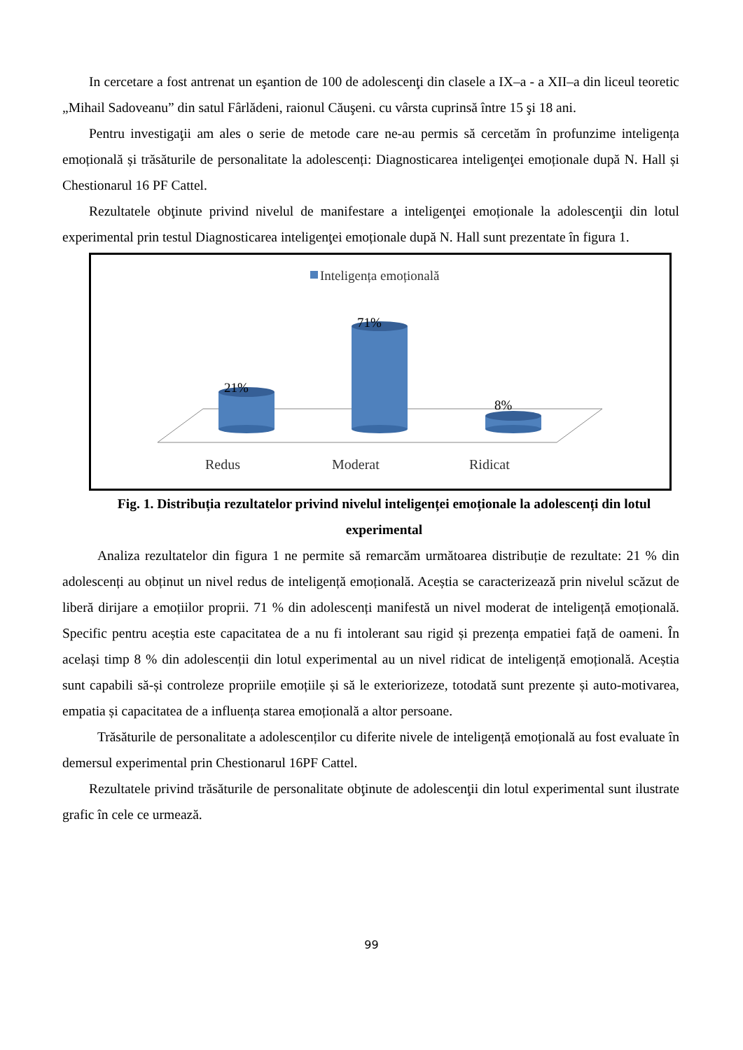In cercetare a fost antrenat un eşantion de 100 de adolescenţi din clasele a IX–a - a XII–a din liceul teoretic „Mihail Sadoveanu” din satul Fârlădeni, raionul Căuşeni. cu vârsta cuprinsă între 15 şi 18 ani.
Pentru investigaţii am ales o serie de metode care ne-au permis să cercetăm în profunzime inteligența emoțională și trăsăturile de personalitate la adolescenți: Diagnosticarea inteligenţei emoționale după N. Hall și Chestionarul 16 PF Cattel.
Rezultatele obţinute privind nivelul de manifestare a inteligenţei emoționale la adolescenţii din lotul experimental prin testul Diagnosticarea inteligenţei emoționale după N. Hall sunt prezentate în figura 1.
Inteligența emoțională
21%
71%
8%
Redus
Moderat
Ridicat
Fig. 1. Distribuția rezultatelor privind nivelul inteligenței emoționale la adolescenți din lotul experimental
Analiza rezultatelor din figura 1 ne permite să remarcăm următoarea distribuție de rezultate: 21 % din adolescenți au obținut un nivel redus de inteligență emoțională. Aceștia se caracterizează prin nivelul scăzut de liberă dirijare a emoțiilor proprii. 71 % din adolescenți manifestă un nivel moderat de inteligență emoțională. Specific pentru aceștia este capacitatea de a nu fi intolerant sau rigid și prezența empatiei față de oameni. În același timp 8 % din adolescenții din lotul experimental au un nivel ridicat de inteligență emoțională. Aceștia sunt capabili să-și controleze propriile emoțiile și să le exteriorizeze, totodată sunt prezente și auto-motivarea, empatia și capacitatea de a influența starea emoțională a altor persoane.
Trăsăturile de personalitate a adolescenților cu diferite nivele de inteligență emoțională au fost evaluate în demersul experimental prin Chestionarul 16PF Cattel.
Rezultatele privind trăsăturile de personalitate obţinute de adolescenţii din lotul experimental sunt ilustrate grafic în cele ce urmează.
99